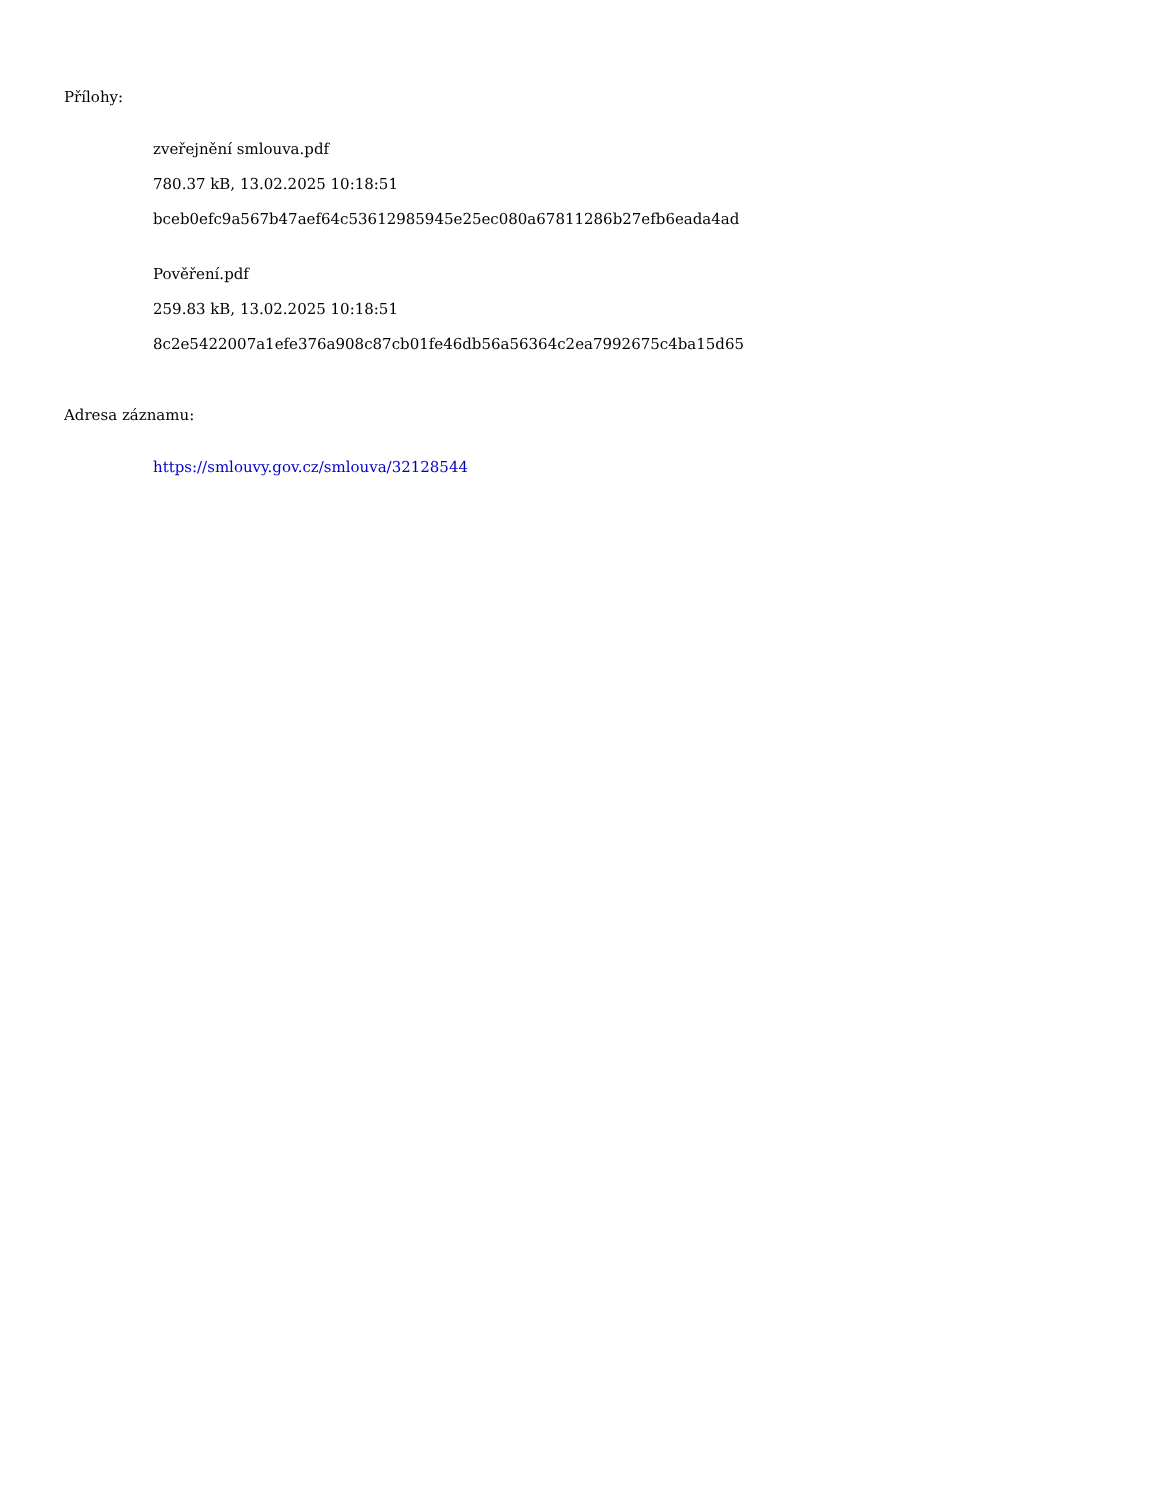Přílohy:
zveřejnění smlouva.pdf
780.37 kB, 13.02.2025 10:18:51
bceb0efc9a567b47aef64c53612985945e25ec080a67811286b27efb6eada4ad
Pověření.pdf
259.83 kB, 13.02.2025 10:18:51
8c2e5422007a1efe376a908c87cb01fe46db56a56364c2ea7992675c4ba15d65
Adresa záznamu:
https://smlouvy.gov.cz/smlouva/32128544